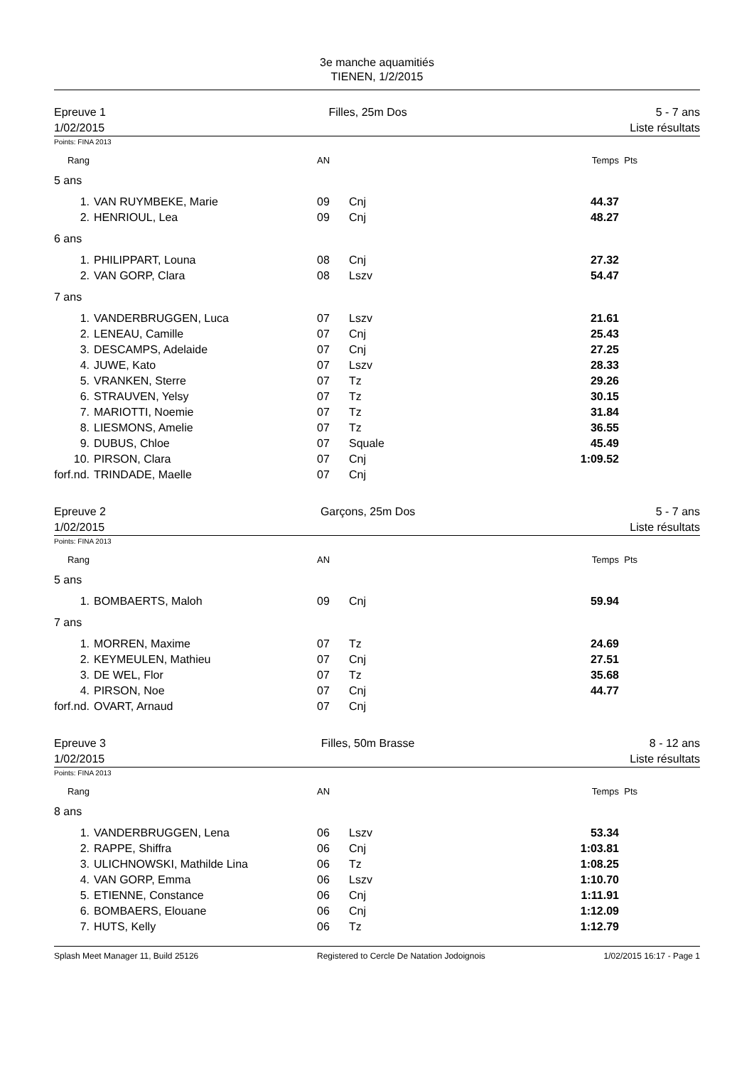3e manche aquamitiés
TIENEN, 1/2/2015
Epreuve 1
1/02/2015
Filles, 25m Dos 5 - 7 ans
Liste résultats
Points: FINA 2013
| Rang | | AN | | Temps | Pts |
| 5 ans | | | | | |
| 1. | VAN RUYMBEKE, Marie | 09 | Cnj | 44.37 | |
| 2. | HENRIOUL, Lea | 09 | Cnj | 48.27 | |
| 6 ans | | | | | |
| 1. | PHILIPPART, Louna | 08 | Cnj | 27.32 | |
| 2. | VAN GORP, Clara | 08 | Lszv | 54.47 | |
| 7 ans | | | | | |
| 1. | VANDERBRUGGEN, Luca | 07 | Lszv | 21.61 | |
| 2. | LENEAU, Camille | 07 | Cnj | 25.43 | |
| 3. | DESCAMPS, Adelaide | 07 | Cnj | 27.25 | |
| 4. | JUWE, Kato | 07 | Lszv | 28.33 | |
| 5. | VRANKEN, Sterre | 07 | Tz | 29.26 | |
| 6. | STRAUVEN, Yelsy | 07 | Tz | 30.15 | |
| 7. | MARIOTTI, Noemie | 07 | Tz | 31.84 | |
| 8. | LIESMONS, Amelie | 07 | Tz | 36.55 | |
| 9. | DUBUS, Chloe | 07 | Squale | 45.49 | |
| 10. | PIRSON, Clara | 07 | Cnj | 1:09.52 | |
| forf.nd. | TRINDADE, Maelle | 07 | Cnj | | |
Epreuve 2
1/02/2015
Garçons, 25m Dos 5 - 7 ans
Liste résultats
Points: FINA 2013
| Rang | | AN | | Temps | Pts |
| 5 ans | | | | | |
| 1. | BOMBAERTS, Maloh | 09 | Cnj | 59.94 | |
| 7 ans | | | | | |
| 1. | MORREN, Maxime | 07 | Tz | 24.69 | |
| 2. | KEYMEULEN, Mathieu | 07 | Cnj | 27.51 | |
| 3. | DE WEL, Flor | 07 | Tz | 35.68 | |
| 4. | PIRSON, Noe | 07 | Cnj | 44.77 | |
| forf.nd. | OVART, Arnaud | 07 | Cnj | | |
Epreuve 3
1/02/2015
Filles, 50m Brasse 8 - 12 ans
Liste résultats
Points: FINA 2013
| Rang | | AN | | Temps | Pts |
| 8 ans | | | | | |
| 1. | VANDERBRUGGEN, Lena | 06 | Lszv | 53.34 | |
| 2. | RAPPE, Shiffra | 06 | Cnj | 1:03.81 | |
| 3. | ULICHNOWSKI, Mathilde Lina | 06 | Tz | 1:08.25 | |
| 4. | VAN GORP, Emma | 06 | Lszv | 1:10.70 | |
| 5. | ETIENNE, Constance | 06 | Cnj | 1:11.91 | |
| 6. | BOMBAERS, Elouane | 06 | Cnj | 1:12.09 | |
| 7. | HUTS, Kelly | 06 | Tz | 1:12.79 | |
Splash Meet Manager 11, Build 25126 Registered to Cercle De Natation Jodoignois 1/02/2015 16:17 - Page 1